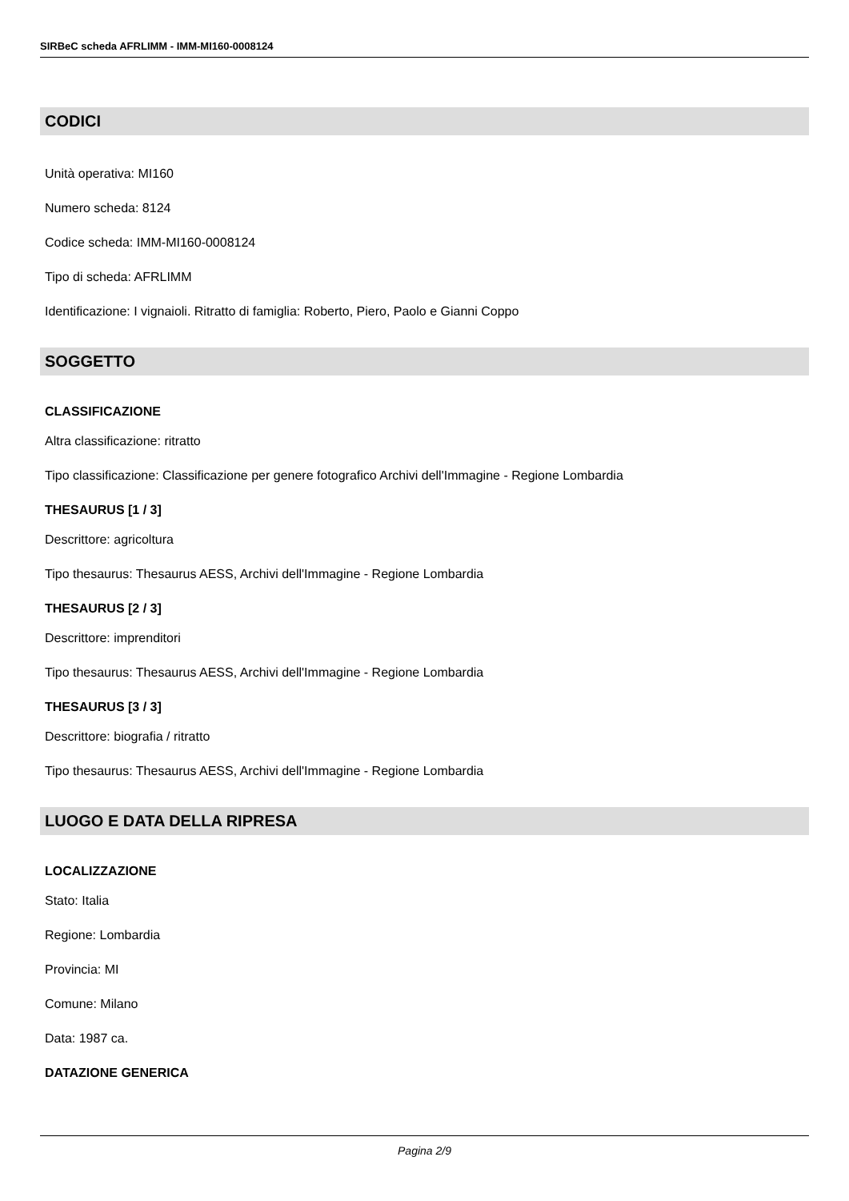SIRBeC scheda AFRLIMM - IMM-MI160-0008124
CODICI
Unità operativa: MI160
Numero scheda: 8124
Codice scheda: IMM-MI160-0008124
Tipo di scheda: AFRLIMM
Identificazione: I vignaioli. Ritratto di famiglia: Roberto, Piero, Paolo e Gianni Coppo
SOGGETTO
CLASSIFICAZIONE
Altra classificazione: ritratto
Tipo classificazione: Classificazione per genere fotografico Archivi dell'Immagine - Regione Lombardia
THESAURUS [1 / 3]
Descrittore: agricoltura
Tipo thesaurus: Thesaurus AESS, Archivi dell'Immagine - Regione Lombardia
THESAURUS [2 / 3]
Descrittore: imprenditori
Tipo thesaurus: Thesaurus AESS, Archivi dell'Immagine - Regione Lombardia
THESAURUS [3 / 3]
Descrittore: biografia / ritratto
Tipo thesaurus: Thesaurus AESS, Archivi dell'Immagine - Regione Lombardia
LUOGO E DATA DELLA RIPRESA
LOCALIZZAZIONE
Stato: Italia
Regione: Lombardia
Provincia: MI
Comune: Milano
Data: 1987 ca.
DATAZIONE GENERICA
Pagina 2/9